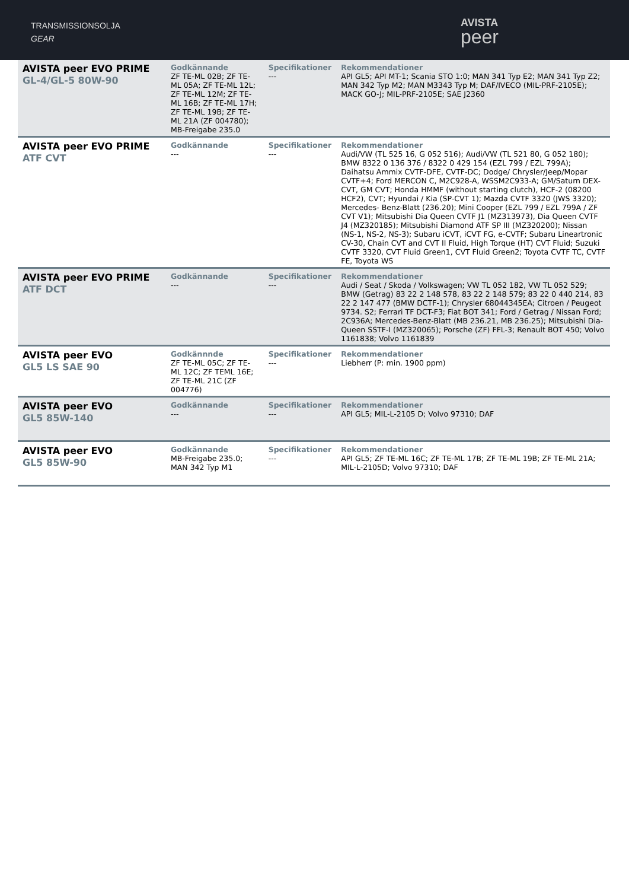TRANSMISSIONSOLJA
GEAR
AVISTA
peer
| AVISTA peer EVO PRIME GL-4/GL-5 80W-90 | Godkännande ZF TE-ML 02B; ZF TE-ML 05A; ZF TE-ML 12L; ZF TE-ML 12M; ZF TE-ML 16B; ZF TE-ML 17H; ZF TE-ML 19B; ZF TE-ML 21A (ZF 004780); MB-Freigabe 235.0 | Specifikationer --- | Rekommendationer API GL5; API MT-1; Scania STO 1:0; MAN 341 Typ E2; MAN 341 Typ Z2; MAN 342 Typ M2; MAN M3343 Typ M; DAF/IVECO (MIL-PRF-2105E); MACK GO-J; MIL-PRF-2105E; SAE J2360 |
| AVISTA peer EVO PRIME ATF CVT | Godkännande --- | Specifikationer --- | Rekommendationer Audi/VW (TL 525 16, G 052 516); Audi/VW (TL 521 80, G 052 180); BMW 8322 0 136 376 / 8322 0 429 154 (EZL 799 / EZL 799A); Daihatsu Ammix CVTF-DFE, CVTF-DC; Dodge/ Chrysler/Jeep/Mopar CVTF+4; Ford MERCON C, M2C928-A, WSSM2C933-A; GM/Saturn DEX-CVT, GM CVT; Honda HMMF (without starting clutch), HCF-2 (08200 HCF2), CVT; Hyundai / Kia (SP-CVT 1); Mazda CVTF 3320 (JWS 3320); Mercedes- Benz-Blatt (236.20); Mini Cooper (EZL 799 / EZL 799A / ZF CVT V1); Mitsubishi Dia Queen CVTF J1 (MZ313973), Dia Queen CVTF J4 (MZ320185); Mitsubishi Diamond ATF SP III (MZ320200); Nissan (NS-1, NS-2, NS-3); Subaru iCVT, iCVT FG, e-CVTF; Subaru Lineartronic CV-30, Chain CVT and CVT II Fluid, High Torque (HT) CVT Fluid; Suzuki CVTF 3320, CVT Fluid Green1, CVT Fluid Green2; Toyota CVTF TC, CVTF FE, Toyota WS |
| AVISTA peer EVO PRIME ATF DCT | Godkännande --- | Specifikationer --- | Rekommendationer Audi / Seat / Skoda / Volkswagen; VW TL 052 182, VW TL 052 529; BMW (Getrag) 83 22 2 148 578, 83 22 2 148 579; 83 22 0 440 214, 83 22 2 147 477 (BMW DCTF-1); Chrysler 68044345EA; Citroen / Peugeot 9734. S2; Ferrari TF DCT-F3; Fiat BOT 341; Ford / Getrag / Nissan Ford; 2C936A; Mercedes-Benz-Blatt (MB 236.21, MB 236.25); Mitsubishi Dia-Queen SSTF-I (MZ320065); Porsche (ZF) FFL-3; Renault BOT 450; Volvo 1161838; Volvo 1161839 |
| AVISTA peer EVO GL5 LS SAE 90 | Godkännnde ZF TE-ML 05C; ZF TE-ML 12C; ZF TEML 16E; ZF TE-ML 21C (ZF 004776) | Specifikationer --- | Rekommendationer Liebherr (P: min. 1900 ppm) |
| AVISTA peer EVO GL5 85W-140 | Godkännande --- | Specifikationer --- | Rekommendationer API GL5; MIL-L-2105 D; Volvo 97310; DAF |
| AVISTA peer EVO GL5 85W-90 | Godkännande MB-Freigabe 235.0; MAN 342 Typ M1 | Specifikationer --- | Rekommendationer API GL5; ZF TE-ML 16C; ZF TE-ML 17B; ZF TE-ML 19B; ZF TE-ML 21A; MIL-L-2105D; Volvo 97310; DAF |